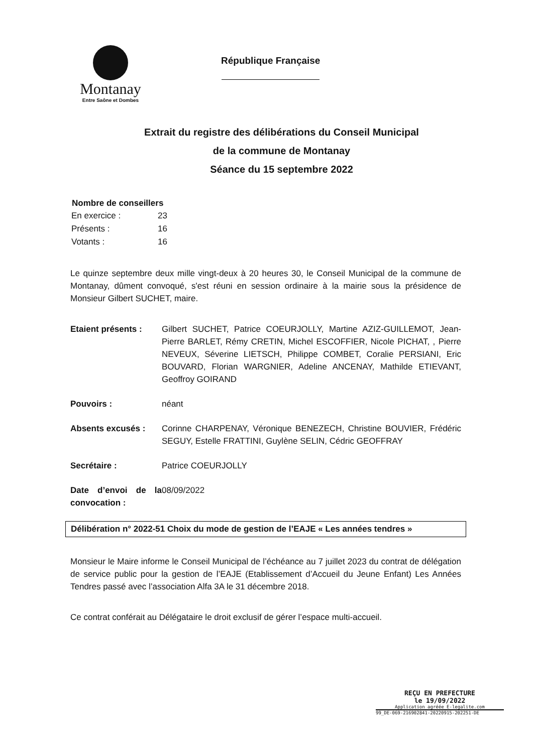Montanay
Entre Saône et Dombes
République Française
Extrait du registre des délibérations du Conseil Municipal
de la commune de Montanay
Séance du 15 septembre 2022
| Nombre de conseillers | |
| --- | --- |
| En exercice : | 23 |
| Présents : | 16 |
| Votants : | 16 |
Le quinze septembre deux mille vingt-deux à 20 heures 30, le Conseil Municipal de la commune de Montanay, dûment convoqué, s'est réuni en session ordinaire à la mairie sous la présidence de Monsieur Gilbert SUCHET, maire.
| Etaient présents : | Gilbert SUCHET, Patrice COEURJOLLY, Martine AZIZ-GUILLEMOT, Jean-Pierre BARLET, Rémy CRETIN, Michel ESCOFFIER, Nicole PICHAT, , Pierre NEVEUX, Séverine LIETSCH, Philippe COMBET, Coralie PERSIANI, Eric BOUVARD, Florian WARGNIER, Adeline ANCENAY, Mathilde ETIEVANT, Geoffroy GOIRAND |
| Pouvoirs : | néant |
| Absents excusés : | Corinne CHARPENAY, Véronique BENEZECH, Christine BOUVIER, Frédéric SEGUY, Estelle FRATTINI, Guylène SELIN, Cédric GEOFFRAY |
| Secrétaire : | Patrice COEURJOLLY |
| Date d’envoi de la convocation : | 08/09/2022 |
Délibération n° 2022-51 Choix du mode de gestion de l’EAJE « Les années tendres »
Monsieur le Maire informe le Conseil Municipal de l’échéance au 7 juillet 2023 du contrat de délégation de service public pour la gestion de l’EAJE (Etablissement d’Accueil du Jeune Enfant) Les Années Tendres passé avec l’association Alfa 3A le 31 décembre 2018.
Ce contrat conférait au Délégataire le droit exclusif de gérer l’espace multi-accueil.
REÇU EN PREFECTURE
le 19/09/2022
Application agréée E-legalite.com
99_DE-069-216902841-20220915-202251-DE